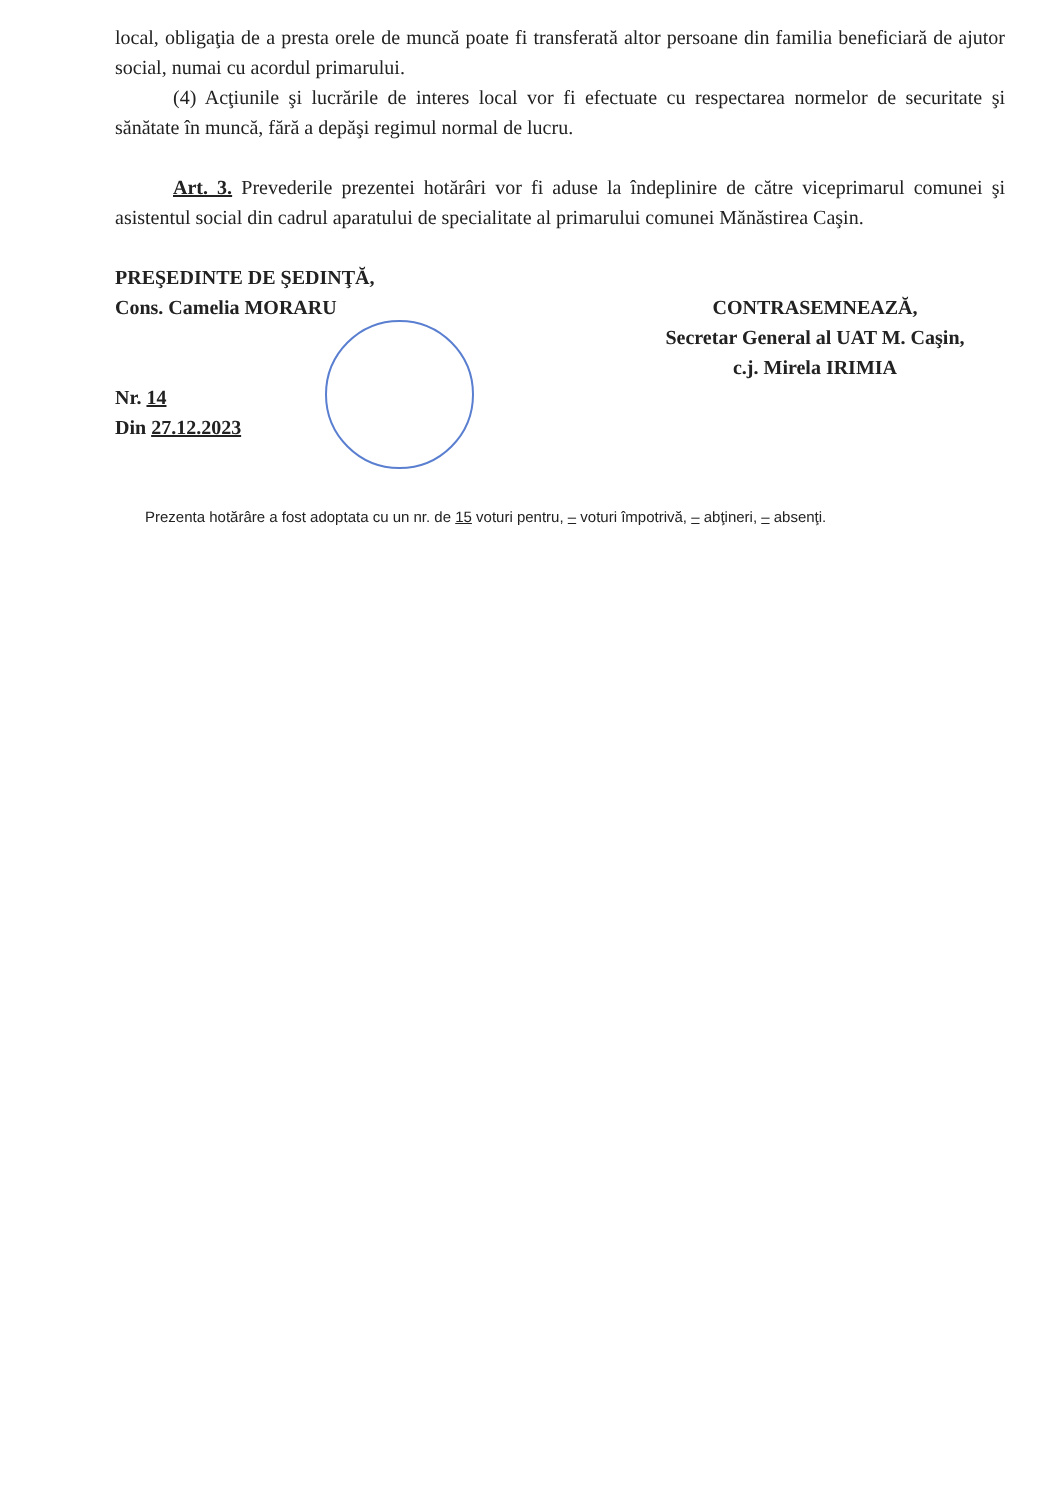local, obligaţia de a presta orele de muncă poate fi transferată altor persoane din familia beneficiară de ajutor social, numai cu acordul primarului.
(4) Acţiunile şi lucrările de interes local vor fi efectuate cu respectarea normelor de securitate şi sănătate în muncă, fără a depăşi regimul normal de lucru.
Art. 3. Prevederile prezentei hotărâri vor fi aduse la îndeplinire de către viceprimarul comunei şi asistentul social din cadrul aparatului de specialitate al primarului comunei Mănăstirea Caşin.
PREŞEDINTE DE ŞEDINŢĂ,
Cons. Camelia MORARU
Nr. 14
Din 27.12.2023
CONTRASEMNEAZĂ,
Secretar General al UAT M. Caşin,
c.j. Mirela IRIMIA
Prezenta hotărâre a fost adoptata cu un nr. de 15 voturi pentru, – voturi împotrivă, – abţineri, – absenţi.